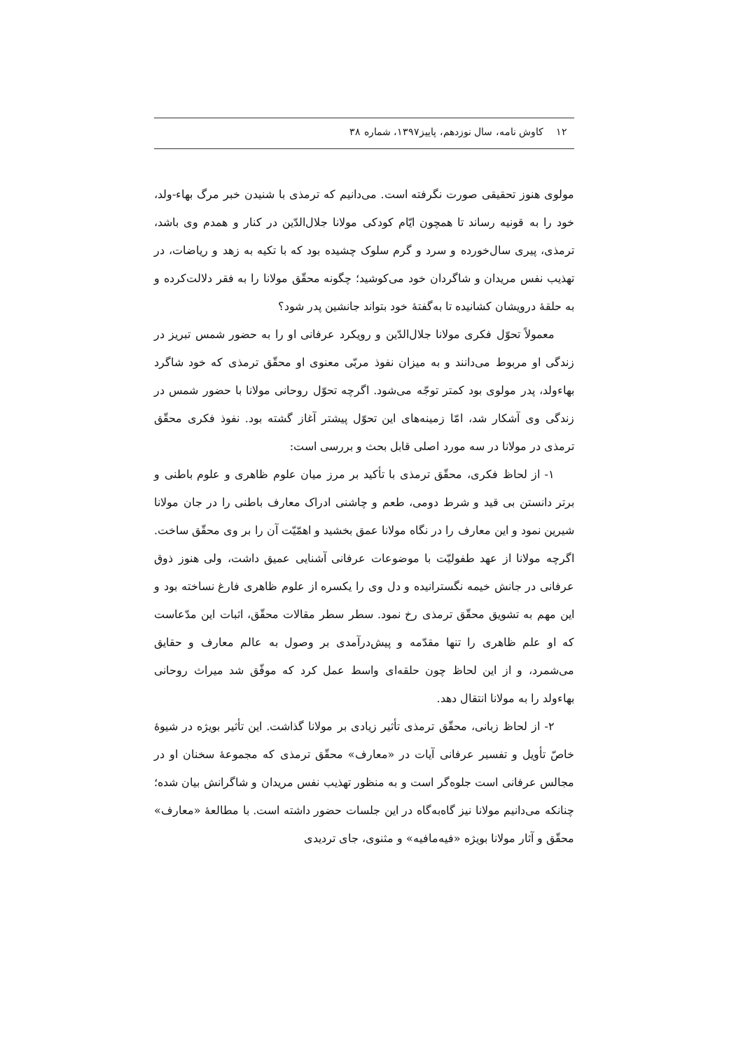۱۲ کاوش نامه، سال نوزدهم، پاییز۱۳۹۷، شماره ۳۸
مولوی هنوز تحقیقی صورت نگرفته است. می‌دانیم که ترمذی با شنیدن خبر مرگ بهاء-ولد، خود را به قونیه رساند تا همچون ایّام کودکی مولانا جلال‌الدّین در کنار و همدم وی باشد، ترمذی، پیری سال‌خورده و سرد و گرم سلوک چشیده بود که با تکیه به زهد و ریاضات، در تهذیب نفس مریدان و شاگردان خود می‌کوشید؛ چگونه محقّق مولانا را به فقر دلالت‌کرده و به حلقهٔ درویشان کشانیده تا به‌گفتهٔ خود بتواند جانشین پدر شود؟
معمولاً تحوّل فکری مولانا جلال‌الدّین و رویکرد عرفانی او را به حضور شمس تبریز در زندگی او مربوط می‌دانند و به میزان نفوذ مربّی معنوی او محقّق ترمذی که خود شاگرد بهاءولد، پدر مولوی بود کمتر توجّه می‌شود. اگرچه تحوّل روحانی مولانا با حضور شمس در زندگی وی آشکار شد، امّا زمینه‌های این تحوّل پیشتر آغاز گشته بود. نفوذ فکری محقّق ترمذی در مولانا در سه مورد اصلی قابل بحث و بررسی است:
۱- از لحاظ فکری، محقّق ترمذی با تأکید بر مرز میان علوم ظاهری و علوم باطنی و برتر دانستن بی قید و شرط دومی، طعم و چاشنی ادراک معارف باطنی را در جان مولانا شیرین نمود و این معارف را در نگاه مولانا عمق بخشید و اهمّیّت آن را بر وی محقّق ساخت. اگرچه مولانا از عهد طفولیّت با موضوعات عرفانی آشنایی عمیق داشت، ولی هنوز ذوق عرفانی در جانش خیمه نگسترانیده و دل وی را یکسره از علوم ظاهری فارغ نساخته بود و این مهم به تشویق محقّق ترمذی رخ نمود. سطر سطر مقالات محقّق، اثبات این مدّعاست که او علم ظاهری را تنها مقدّمه و پیش‌درآمدی بر وصول به عالم معارف و حقایق می‌شمرد، و از این لحاظ چون حلقه‌ای واسط عمل کرد که موفّق شد میراث روحانی بهاءولد را به مولانا انتقال دهد.
۲- از لحاظ زبانی، محقّق ترمذی تأثیر زیادی بر مولانا گذاشت. این تأثیر بویژه در شیوهٔ خاصّ تأویل و تفسیر عرفانی آیات در «معارف» محقّق ترمذی که مجموعهٔ سخنان او در مجالس عرفانی است جلوه‌گر است و به منظور تهذیب نفس مریدان و شاگرانش بیان شده؛ چنانکه می‌دانیم مولانا نیز گاه‌به‌گاه در این جلسات حضور داشته است. با مطالعهٔ «معارف» محقّق و آثار مولانا بویژه «فیه‌مافیه» و مثنوی، جای تردیدی